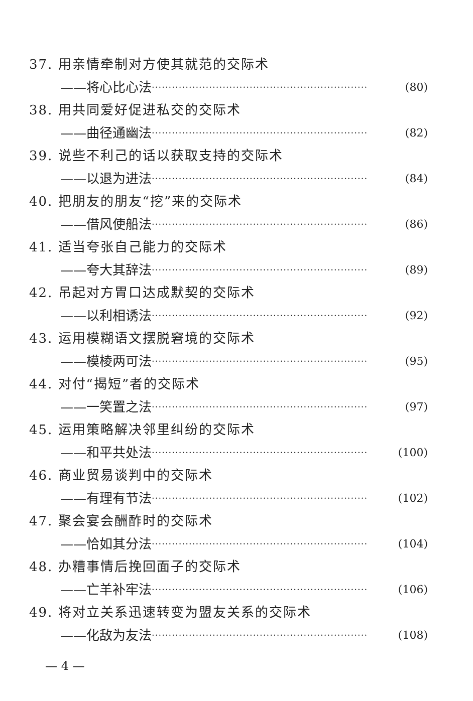37. 用亲情牵制对方使其就范的交际术
——将心比心法 ································································ (80)
38. 用共同爱好促进私交的交际术
——曲径通幽法 ································································ (82)
39. 说些不利己的话以获取支持的交际术
——以退为进法 ································································ (84)
40. 把朋友的朋友“挖”来的交际术
——借风使船法 ································································ (86)
41. 适当夸张自己能力的交际术
——夸大其辞法 ································································ (89)
42. 吊起对方胃口达成默契的交际术
——以利相诱法 ································································ (92)
43. 运用模糊语文摆脱窘境的交际术
——模棱两可法 ································································ (95)
44. 对付“揭短”者的交际术
——一笑置之法 ································································ (97)
45. 运用策略解决邻里纠纷的交际术
——和平共处法 ································································ (100)
46. 商业贸易谈判中的交际术
——有理有节法 ································································ (102)
47. 聚会宴会酬酢时的交际术
——恰如其分法 ································································ (104)
48. 办糟事情后挽回面子的交际术
——亡羊补牢法 ································································ (106)
49. 将对立关系迅速转变为盟友关系的交际术
——化敌为友法 ································································ (108)
— 4 —